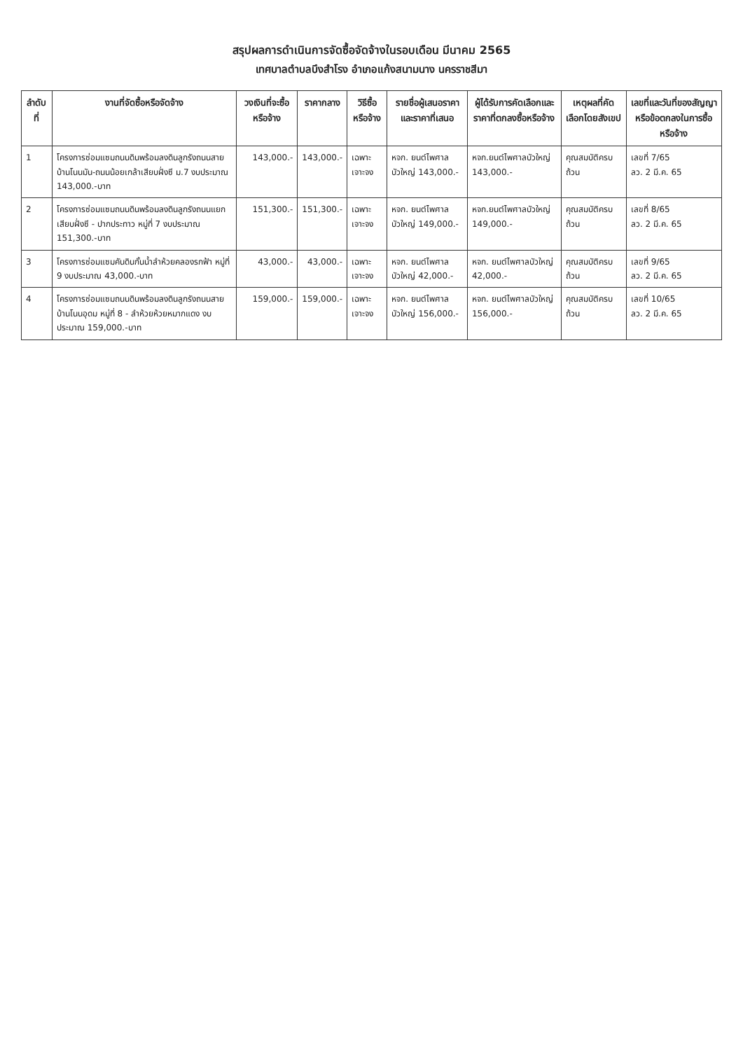สรุปผลการดำเนินการจัดซื้อจัดจ้างในรอบเดือน มีนาคม 2565
เทศบาลตำบลบึงสำโรง อำเภอแก้งสนามนาง นครราชสีมา
| ลำดับที่ | งานที่จัดซื้อหรือจัดจ้าง | วงเงินที่จะซื้อหรือจ้าง | ราคากลาง | วิธีซื้อหรือจ้าง | รายชื่อผู้เสนอราคาและราคาที่เสนอ | ผู้ได้รับการคัดเลือกและราคาที่ตกลงซื้อหรือจ้าง | เหตุผลที่คัดเลือกโดยสังเขป | เลขที่และวันที่ของสัญญาหรือข้อตกลงในการซื้อหรือจ้าง |
| --- | --- | --- | --- | --- | --- | --- | --- | --- |
| 1 | โครงการซ่อมแซมถนนดินพร้อมลงดินลูกรังถนนสายบ้านโนนมัน-ถนนน้อยเกล้าเสียบฝั่งซี ม.7 งบประมาณ 143,000.-บาท | 143,000.- | 143,000.- | เฉพาะเจาะจง | หจก. ยนต์ไพศาลบัวใหญ่ 143,000.- | หจก.ยนต์ไพศาลบัวใหญ่ 143,000.- | คุณสมบัติครบถ้วน | เลขที่ 7/65 ลว. 2 มี.ค. 65 |
| 2 | โครงการซ่อมแซมถนนดินพร้อมลงดินลูกรังถนนแยกเสียบฝั่งซี - ปากประทาว หมู่ที่ 7 งบประมาณ 151,300.-บาท | 151,300.- | 151,300.- | เฉพาะเจาะจง | หจก. ยนต์ไพศาลบัวใหญ่ 149,000.- | หจก.ยนต์ไพศาลบัวใหญ่ 149,000.- | คุณสมบัติครบถ้วน | เลขที่ 8/65 ลว. 2 มี.ค. 65 |
| 3 | โครงการซ่อมแซมคันดินกั้นน้ำลำห้วยคลองรกฟ้า หมู่ที่ 9 งบประมาณ 43,000.-บาท | 43,000.- | 43,000.- | เฉพาะเจาะจง | หจก. ยนต์ไพศาลบัวใหญ่ 42,000.- | หจก. ยนต์ไพศาลบัวใหญ่ 42,000.- | คุณสมบัติครบถ้วน | เลขที่ 9/65 ลว. 2 มี.ค. 65 |
| 4 | โครงการซ่อมแซมถนนดินพร้อมลงดินลูกรังถนนสายบ้านโนนอุดม หมู่ที่ 8 - ลำห้วยห้วยหมากแดง งบประมาณ 159,000.-บาท | 159,000.- | 159,000.- | เฉพาะเจาะจง | หจก. ยนต์ไพศาลบัวใหญ่ 156,000.- | หจก. ยนต์ไพศาลบัวใหญ่ 156,000.- | คุณสมบัติครบถ้วน | เลขที่ 10/65 ลว. 2 มี.ค. 65 |